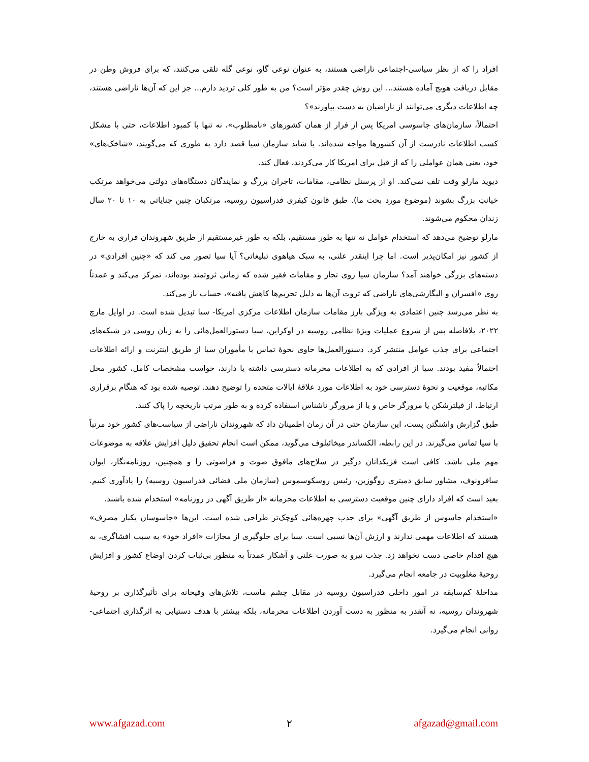افراد را که از نظر سیاسی-اجتماعی ناراضی هستند، به عنوان نوعی گاو، نوعی گله تلقی می‌کنند، که برای فروش وطن در مقابل دریافت هویج آماده هستند... این روش چقدر مؤثر است؟ من به طور کلی تردید دارم... جز این که آن‌ها ناراضی هستند، چه اطلاعات دیگری می‌توانند از ناراضیان به دست بیاورند»؟
احتمالاً، سازمان‌های جاسوسی امریکا پس از فرار از همان کشورهای «نامطلوب»، نه تنها با کمبود اطلاعات، حتی با مشکل کسب اطلاعات نادرست از آن کشورها مواجه شده‌اند. یا شاید سازمان سیا قصد دارد به طوری که می‌گویند، «شاخک‌های» خود، یعنی همان عواملی را که از قبل برای امریکا کار می‌کردند، فعال کند.
دیوید مارلو وقت تلف نمی‌کند. او از پرسنل نظامی، مقامات، تاجران بزرگ و نمایندگان دستگاه‌های دولتی می‌خواهد مرتکب خیانتِ بزرگ بشوند (موضوع مورد بحث ما). طبق قانون کیفری فدراسیون روسیه، مرتکبان چنین جنایاتی به ۱۰ تا ۲۰ سال زندان محکوم می‌شوند.
مارلو توضیح می‌دهد که استخدام عوامل نه تنها به طور مستقیم، بلکه به طور غیرمستقیم از طریق شهروندان فراری به خارج از کشور نیز امکان‌پذیر است. اما چرا اینقدر علنی، به سبک هیاهوی تبلیغاتی؟ آیا سیا تصور می کند که «چنین افرادی» در دسته‌های بزرگی خواهند آمد؟ سازمان سیا روی تجار و مقامات فقیر شده که زمانی ثروتمند بوده‌اند، تمرکز می‌کند و عمدتاً روی «افسران و الیگارشی‌های ناراضی که ثروت آن‌ها به دلیل تحریم‌ها کاهش یافته»، حساب باز می‌کند.
به نظر می‌رسد چنین اعتمادی به ویژگی بارز مقامات سازمان اطلاعات مرکزی امریکا- سیا تبدیل شده است. در اوایل مارچ ۲۰۲۲، بلافاصله پس از شروع عملیات ویژهٔ نظامی روسیه در اوکراین، سیا دستورالعمل‌هائی را به زبان روسی در شبکه‌های اجتماعی برای جذب عوامل منتشر کرد. دستورالعمل‌ها حاوی نحوهٔ تماس با مأموران سیا از طریق اینترنت و ارائه اطلاعات احتمالاً مفید بودند. سیا از افرادی که به اطلاعات محرمانه دسترسی داشته یا دارند، خواست مشخصات کامل، کشور محل مکاتبه، موقعیت و نحوهٔ دسترسی خود به اطلاعات مورد علاقهٔ ایالات متحده را توضیح دهند. توصیه شده بود که هنگام برقراری ارتباط، از فیلترشکن یا مرورگر خاص و یا از مرورگر ناشناس استفاده کرده و به طور مرتب تاریخچه را پاک کنند.
طبق گزارش واشنگتن پست، این سازمان حتی در آن زمان اطمینان داد که شهروندان ناراضی از سیاست‌های کشور خود مرتباً با سیا تماس می‌گیرند. در این رابطه، الکساندر میخائیلوف می‌گوید، ممکن است انجام تحقیق دلیل افزایش علاقه به موضوعات مهم ملی باشد. کافی است فزیکدانان درگیر در سلاح‌های مافوق صوت و فراصوتی را و همچنین، روزنامه‌نگار، ایوان سافرونوف، مشاور سابق دمیتری روگوزین، رئیس روسکوسموس (سازمان ملی فضائی فدراسیون روسیه) را یادآوری کنیم. بعید است که افراد دارای چنین موقعیت دسترسی به اطلاعات محرمانه «از طریق آگهی در روزنامه» استخدام شده باشند.
«استخدام جاسوس از طریق آگهی» برای جذب چهره‌هائی کوچک‌تر طراحی شده است. این‌ها «جاسوسان یکبار مصرف» هستند که اطلاعات مهمی ندارند و ارزش آن‌ها نسبی است. سیا برای جلوگیری از مجازات «افراد خود» به سبب افشاگری، به هیچ اقدام خاصی دست نخواهد زد. جذب نیرو به صورت علنی و آشکار عمدتاً به منظور بی‌ثبات کردن اوضاع کشور و افزایش روحیهٔ مغلوبیت در جامعه انجام می‌گیرد.
مداخلهٔ کم‌سابقه در امور داخلی فدراسیون روسیه در مقابل چشم ماست، تلاش‌های وقیحانه برای تأثیرگذاری بر روحیهٔ شهروندان روسیه، نه آنقدر به منظور به دست آوردن اطلاعات محرمانه، بلکه بیشتر با هدف دستیابی به اثرگذاری اجتماعی- روانی انجام می‌گیرد.
www.afgazad.com ۲ afgazad@gmail.com